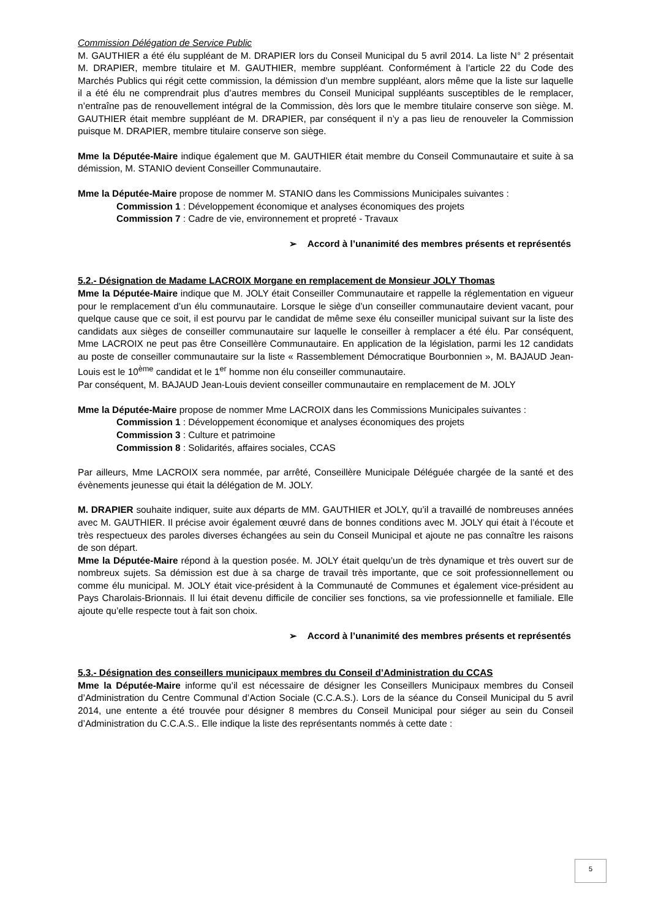Commission Délégation de Service Public
M. GAUTHIER a été élu suppléant de M. DRAPIER lors du Conseil Municipal du 5 avril 2014. La liste N° 2 présentait M. DRAPIER, membre titulaire et M. GAUTHIER, membre suppléant. Conformément à l’article 22 du Code des Marchés Publics qui régit cette commission, la démission d’un membre suppléant, alors même que la liste sur laquelle il a été élu ne comprendrait plus d’autres membres du Conseil Municipal suppléants susceptibles de le remplacer, n’entraîne pas de renouvellement intégral de la Commission, dès lors que le membre titulaire conserve son siège. M. GAUTHIER était membre suppléant de M. DRAPIER, par conséquent il n’y a pas lieu de renouveler la Commission puisque M. DRAPIER, membre titulaire conserve son siège.
Mme la Députée-Maire indique également que M. GAUTHIER était membre du Conseil Communautaire et suite à sa démission, M. STANIO devient Conseiller Communautaire.
Mme la Députée-Maire propose de nommer M. STANIO dans les Commissions Municipales suivantes :
Commission 1 : Développement économique et analyses économiques des projets
Commission 7 : Cadre de vie, environnement et propreté - Travaux
➢ Accord à l’unanimité des membres présents et représentés
5.2.- Désignation de Madame LACROIX Morgane en remplacement de Monsieur JOLY Thomas
Mme la Députée-Maire indique que M. JOLY était Conseiller Communautaire et rappelle la réglementation en vigueur pour le remplacement d’un élu communautaire. Lorsque le siège d’un conseiller communautaire devient vacant, pour quelque cause que ce soit, il est pourvu par le candidat de même sexe élu conseiller municipal suivant sur la liste des candidats aux sièges de conseiller communautaire sur laquelle le conseiller à remplacer a été élu. Par conséquent, Mme LACROIX ne peut pas être Conseillère Communautaire. En application de la législation, parmi les 12 candidats au poste de conseiller communautaire sur la liste « Rassemblement Démocratique Bourbonnien », M. BAJAUD Jean-Louis est le 10<sup>ème</sup> candidat et le 1<sup>er</sup> homme non élu conseiller communautaire.
Par conséquent, M. BAJAUD Jean-Louis devient conseiller communautaire en remplacement de M. JOLY
Mme la Députée-Maire propose de nommer Mme LACROIX dans les Commissions Municipales suivantes :
Commission 1 : Développement économique et analyses économiques des projets
Commission 3 : Culture et patrimoine
Commission 8 : Solidarités, affaires sociales, CCAS
Par ailleurs, Mme LACROIX sera nommée, par arrêté, Conseillère Municipale Déléguée chargée de la santé et des évènements jeunesse qui était la délégation de M. JOLY.
M. DRAPIER souhaite indiquer, suite aux départs de MM. GAUTHIER et JOLY, qu’il a travaillé de nombreuses années avec M. GAUTHIER. Il précise avoir également œuvré dans de bonnes conditions avec M. JOLY qui était à l’écoute et très respectueux des paroles diverses échangées au sein du Conseil Municipal et ajoute ne pas connaître les raisons de son départ.
Mme la Députée-Maire répond à la question posée. M. JOLY était quelqu’un de très dynamique et très ouvert sur de nombreux sujets. Sa démission est due à sa charge de travail très importante, que ce soit professionnellement ou comme élu municipal. M. JOLY était vice-président à la Communauté de Communes et également vice-président au Pays Charolais-Brionnais. Il lui était devenu difficile de concilier ses fonctions, sa vie professionnelle et familiale. Elle ajoute qu’elle respecte tout à fait son choix.
➢ Accord à l’unanimité des membres présents et représentés
5.3.- Désignation des conseillers municipaux membres du Conseil d’Administration du CCAS
Mme la Députée-Maire informe qu’il est nécessaire de désigner les Conseillers Municipaux membres du Conseil d’Administration du Centre Communal d’Action Sociale (C.C.A.S.). Lors de la séance du Conseil Municipal du 5 avril 2014, une entente a été trouvée pour désigner 8 membres du Conseil Municipal pour siéger au sein du Conseil d’Administration du C.C.A.S.. Elle indique la liste des représentants nommés à cette date :
5